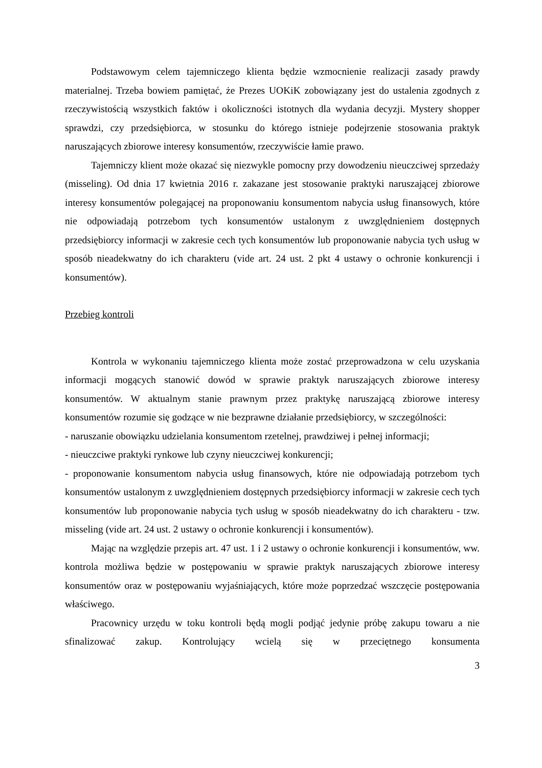Podstawowym celem tajemniczego klienta będzie wzmocnienie realizacji zasady prawdy materialnej. Trzeba bowiem pamiętać, że Prezes UOKiK zobowiązany jest do ustalenia zgodnych z rzeczywistością wszystkich faktów i okoliczności istotnych dla wydania decyzji. Mystery shopper sprawdzi, czy przedsiębiorca, w stosunku do którego istnieje podejrzenie stosowania praktyk naruszających zbiorowe interesy konsumentów, rzeczywiście łamie prawo.
Tajemniczy klient może okazać się niezwykle pomocny przy dowodzeniu nieuczciwej sprzedaży (misseling). Od dnia 17 kwietnia 2016 r. zakazane jest stosowanie praktyki naruszającej zbiorowe interesy konsumentów polegającej na proponowaniu konsumentom nabycia usług finansowych, które nie odpowiadają potrzebom tych konsumentów ustalonym z uwzględnieniem dostępnych przedsiębiorcy informacji w zakresie cech tych konsumentów lub proponowanie nabycia tych usług w sposób nieadekwatny do ich charakteru (vide art. 24 ust. 2 pkt 4 ustawy o ochronie konkurencji i konsumentów).
Przebieg kontroli
Kontrola w wykonaniu tajemniczego klienta może zostać przeprowadzona w celu uzyskania informacji mogących stanowić dowód w sprawie praktyk naruszających zbiorowe interesy konsumentów. W aktualnym stanie prawnym przez praktykę naruszającą zbiorowe interesy konsumentów rozumie się godzące w nie bezprawne działanie przedsiębiorcy, w szczególności:
- naruszanie obowiązku udzielania konsumentom rzetelnej, prawdziwej i pełnej informacji;
- nieuczciwe praktyki rynkowe lub czyny nieuczciwej konkurencji;
- proponowanie konsumentom nabycia usług finansowych, które nie odpowiadają potrzebom tych konsumentów ustalonym z uwzględnieniem dostępnych przedsiębiorcy informacji w zakresie cech tych konsumentów lub proponowanie nabycia tych usług w sposób nieadekwatny do ich charakteru - tzw. misseling (vide art. 24 ust. 2 ustawy o ochronie konkurencji i konsumentów).
Mając na względzie przepis art. 47 ust. 1 i 2 ustawy o ochronie konkurencji i konsumentów, ww. kontrola możliwa będzie w postępowaniu w sprawie praktyk naruszających zbiorowe interesy konsumentów oraz w postępowaniu wyjaśniających, które może poprzedzać wszczęcie postępowania właściwego.
Pracownicy urzędu w toku kontroli będą mogli podjąć jedynie próbę zakupu towaru a nie sfinalizować zakup. Kontrolujący wcielą się w przeciętnego konsumenta
3